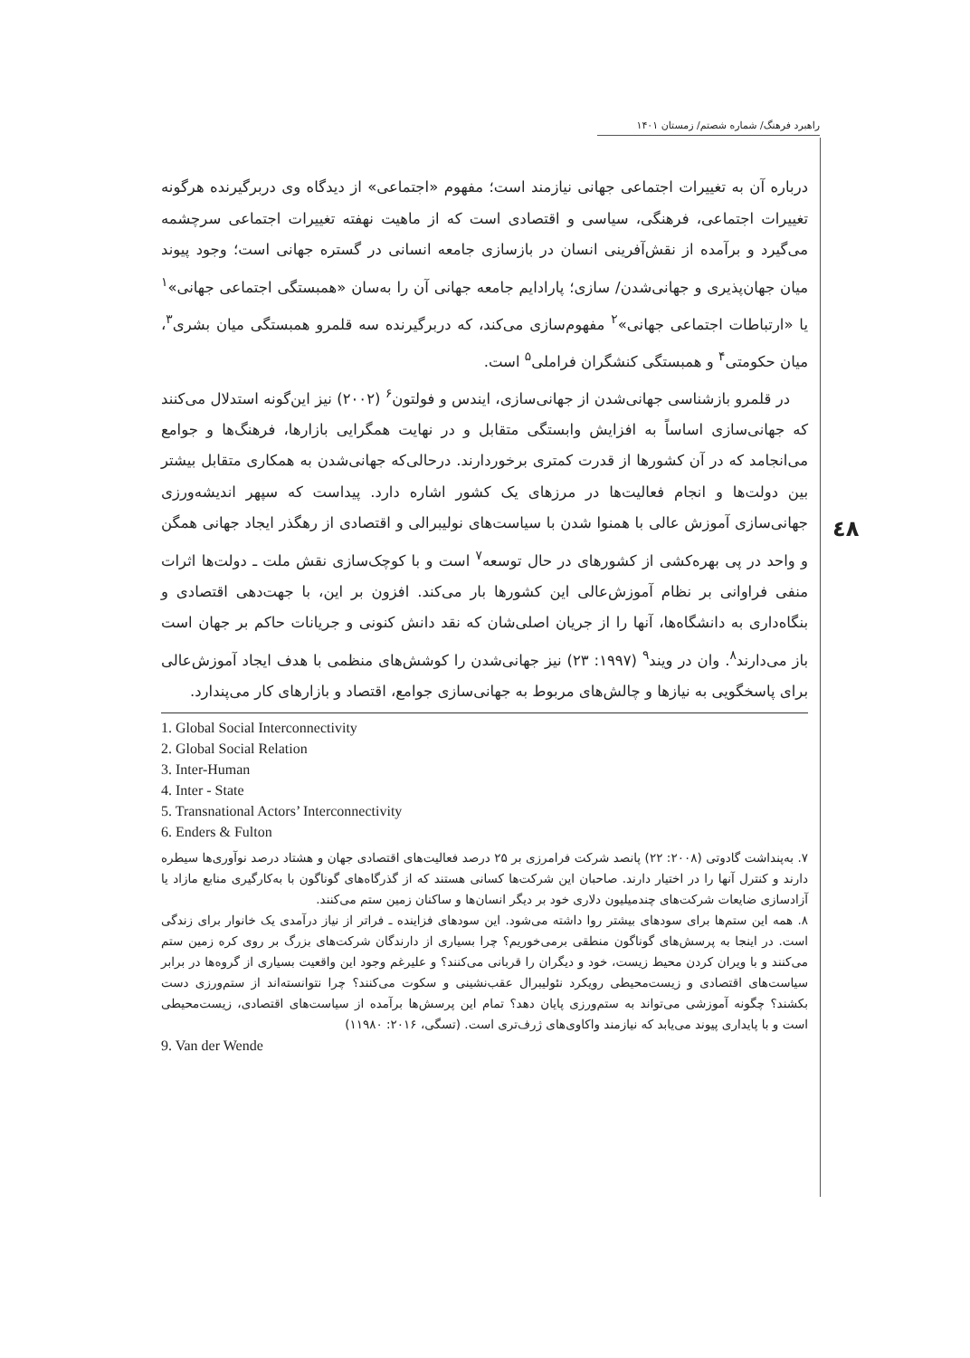راهبرد فرهنگ/ شماره شصتم/ زمستان ۱۴۰۱
٤٨
درباره آن به تغییرات اجتماعی جهانی نیازمند است؛ مفهوم «اجتماعی» از دیدگاه وی دربرگیرنده هرگونه تغییرات اجتماعی، فرهنگی، سیاسی و اقتصادی است که از ماهیت نهفته تغییرات اجتماعی سرچشمه می‌گیرد و برآمده از نقش‌آفرینی انسان در بازسازی جامعه انسانی در گستره جهانی است؛ وجود پیوند میان جهان‌پذیری و جهانی‌شدن/ سازی؛ پارادایم جامعه جهانی آن را به‌سان «همبستگی اجتماعی جهانی»<sup>۱</sup> یا «ارتباطات اجتماعی جهانی»<sup>۲</sup> مفهوم‌سازی می‌کند، که دربرگیرنده سه قلمرو همبستگی میان بشری<sup>۳</sup>، میان حکومتی<sup>۴</sup> و همبستگی کنشگران فراملی<sup>۵</sup> است.
در قلمرو بازشناسی جهانی‌شدن از جهانی‌سازی، ایندس و فولتون<sup>۶</sup> (۲۰۰۲) نیز این‌گونه استدلال می‌کنند که جهانی‌سازی اساساً به افزایش وابستگی متقابل و در نهایت همگرایی بازارها، فرهنگ‌ها و جوامع می‌انجامد که در آن کشورها از قدرت کمتری برخوردارند. درحالی‌که جهانی‌شدن به همکاری متقابل بیشتر بین دولت‌ها و انجام فعالیت‌ها در مرزهای یک کشور اشاره دارد. پیداست که سپهر اندیشه‌ورزی جهانی‌سازی آموزش عالی با همنوا شدن با سیاست‌های نولیبرالی و اقتصادی از رهگذر ایجاد جهانی همگن و واحد در پی بهره‌کشی از کشورهای در حال توسعه<sup>۷</sup> است و با کوچک‌سازی نقش ملت ـ دولت‌ها اثرات منفی فراوانی بر نظام آموزش‌عالی این کشورها بار می‌کند. افزون بر این، با جهت‌دهی اقتصادی و بنگاه‌داری به دانشگاه‌ها، آنها را از جریان اصلی‌شان که نقد دانش کنونی و جریانات حاکم بر جهان است باز می‌دارند<sup>۸</sup>. وان در ویند<sup>۹</sup> (۱۹۹۷: ۲۳) نیز جهانی‌شدن را کوشش‌های منظمی با هدف ایجاد آموزش‌عالی برای پاسخگویی به نیازها و چالش‌های مربوط به جهانی‌سازی جوامع، اقتصاد و بازارهای کار می‌پندارد.
1. Global Social Interconnectivity
2. Global Social Relation
3. Inter-Human
4. Inter - State
5. Transnational Actors’ Interconnectivity
6. Enders & Fulton
۷. به‌پنداشت گادوتی (۲۰۰۸: ۲۲) پانصد شرکت فرامرزی بر ۲۵ درصد فعالیت‌های اقتصادی جهان و هشتاد درصد نوآوری‌ها سیطره دارند و کنترل آنها را در اختیار دارند. صاحبان این شرکت‌ها کسانی هستند که از گذرگاه‌های گوناگون با به‌کارگیری منابع مازاد یا آزادسازی ضایعات شرکت‌های چندمیلیون دلاری خود بر دیگر انسان‌ها و ساکنان زمین ستم می‌کنند.
۸. همه این ستم‌ها برای سودهای بیشتر روا داشته می‌شود. این سودهای فزاینده ـ فراتر از نیاز درآمدی یک خانوار برای زندگی است. در اینجا به پرسش‌های گوناگون منطقی برمی‌خوریم؟ چرا بسیاری از دارندگان شرکت‌های بزرگ بر روی کره زمین ستم می‌کنند و با ویران کردن محیط زیست، خود و دیگران را قربانی می‌کنند؟ و علیرغم وجود این واقعیت بسیاری از گروه‌ها در برابر سیاست‌های اقتصادی و زیست‌محیطی رویکرد نئولیبرال عقب‌نشینی و سکوت می‌کنند؟ چرا نتوانسته‌اند از ستم‌ورزی دست بکشند؟ چگونه آموزشی می‌تواند به ستم‌ورزی پایان دهد؟ تمام این پرسش‌ها برآمده از سیاست‌های اقتصادی، زیست‌محیطی است و با پایداری پیوند می‌یابد که نیازمند واکاوی‌های ژرف‌تری است. (تسگی، ۲۰۱۶: ۱۱۹۸۰)
9. Van der Wende